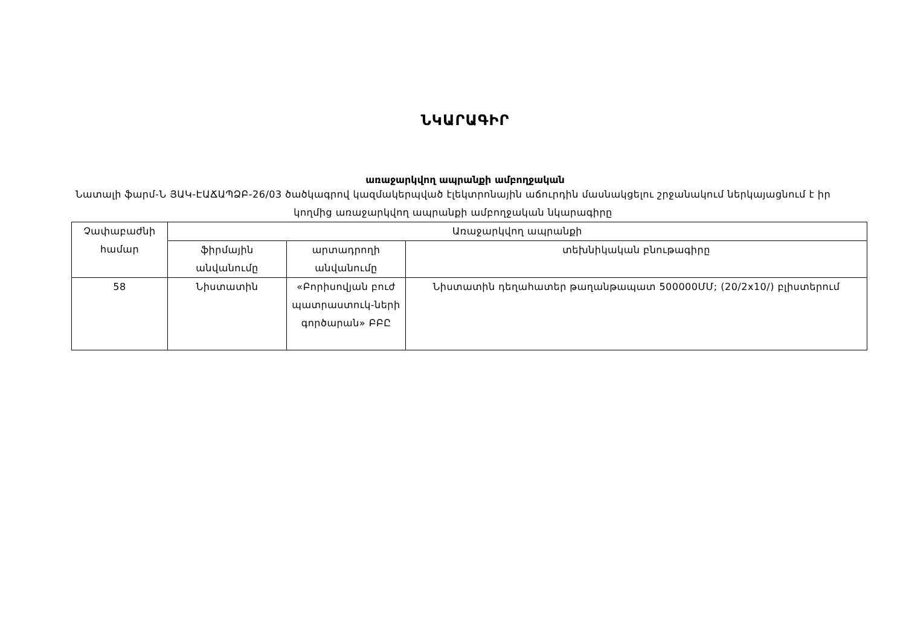ՆԿԱՐԱԳԻՐ
առաջարկվող ապրանքի ամբողջական
Նատալի ֆարմ-Ն ՅԱԿ-ԷԱՃԱՊՁԲ-26/03 ծածկագրով կազմակերպված էլեկտրոնային աճուրդին մասնակցելու շրջանակում ներկայացնում է իր կողմից առաջարկվող ապրանքի ամբողջական նկարագիրը
| Չափաբաժնի համար | Առաջարկվող ապրանքի | | |
| --- | --- | --- | --- |
| | ֆիրմային անվանումը | արտադրողի անվանումը | տեխնիկական բնութագիրը |
| 58 | Նիստատին | «Բորիսովյան բուժ պատրաստուկ-ների գործարան» ԲԲԸ | Նիստատին դեղահատեր թաղանթապատ 500000ՄՄ; (20/2x10/) բլիստերում |